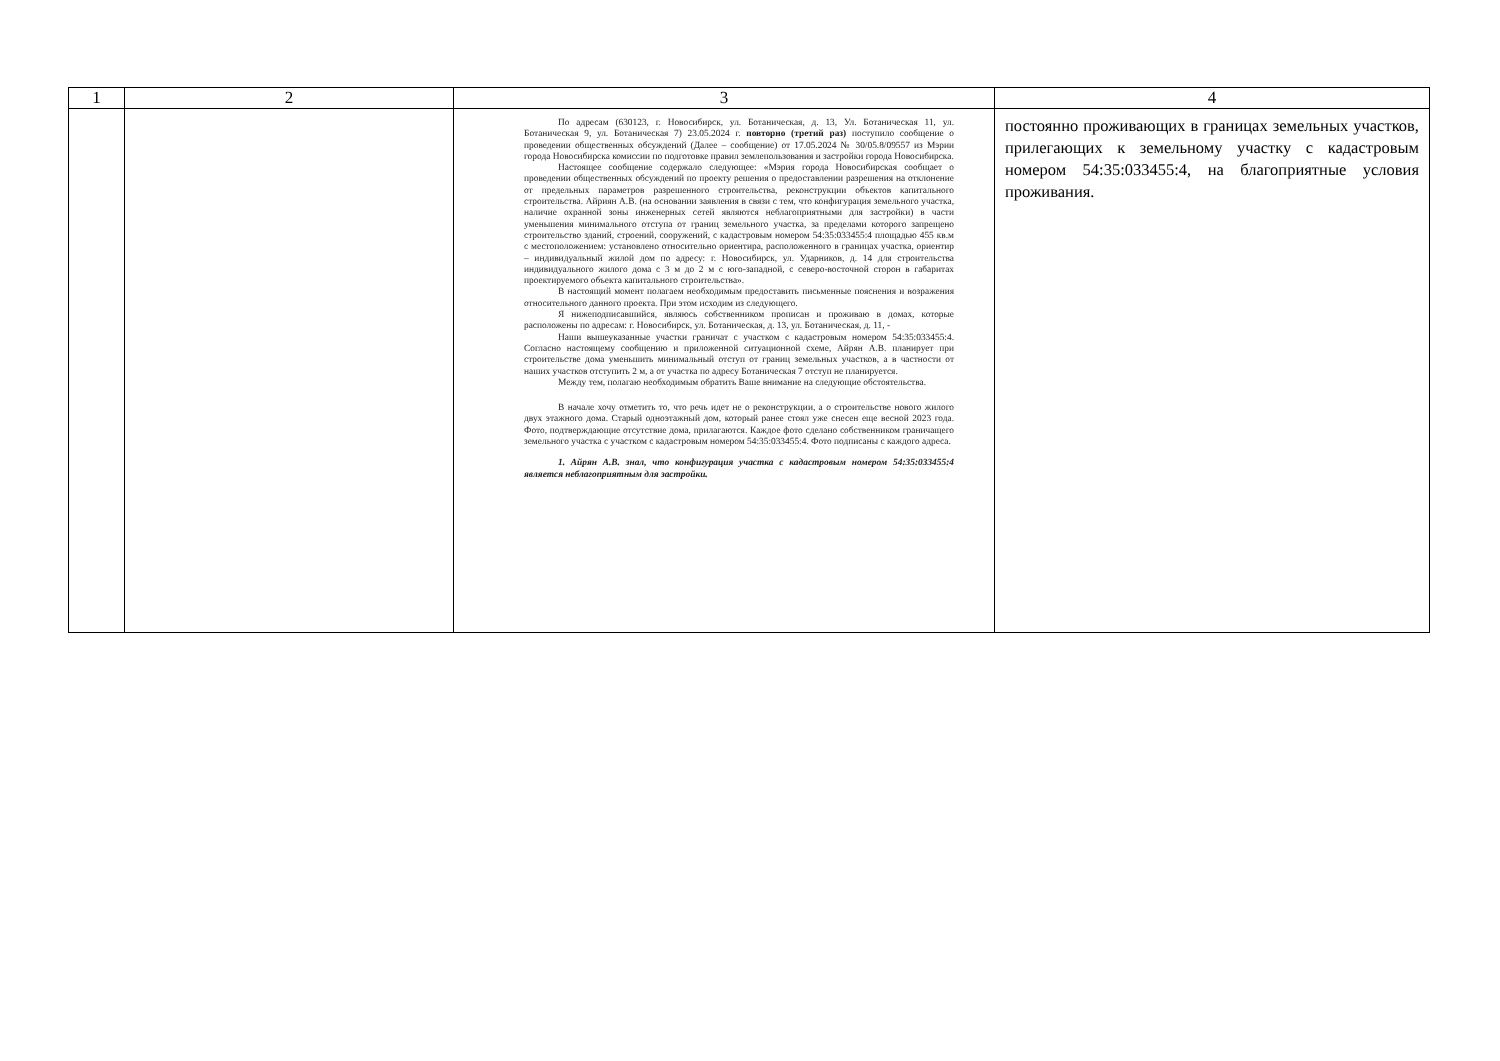| 1 | 2 | 3 | 4 |
| --- | --- | --- | --- |
| | | По адресам (630123, г. Новосибирск, ул. Ботаническая, д. 13, Ул. Ботаническая 11, ул. Ботаническая 9, ул. Ботаническая 7) 23.05.2024 г. повторно (третий раз) поступило сообщение о проведении общественных обсуждений (Далее – сообщение) от 17.05.2024 № 30/05.8/09557 из Мэрии города Новосибирска комиссии по подготовке правил землепользования и застройки города Новосибирска. Настоящее сообщение содержало следующее: «Мэрия города Новосибирская сообщает о проведении общественных обсуждений по проекту решения о предоставлении разрешения на отклонение от предельных параметров разрешенного строительства, реконструкции объектов капитального строительства. Айриян А.В. (на основании заявления в связи с тем, что конфигурация земельного участка, наличие охранной зоны инженерных сетей являются неблагоприятными для застройки) в части уменьшения минимального отступа от границ земельного участка, за пределами которого запрещено строительство зданий, строений, сооружений, с кадастровым номером 54:35:033455:4 площадью 455 кв.м с местоположением: установлено относительно ориентира, расположенного в границах участка, ориентир – индивидуальный жилой дом по адресу: г. Новосибирск, ул. Ударников, д. 14 для строительства индивидуального жилого дома с 3 м до 2 м с юго-западной, с северо-восточной сторон в габаритах проектируемого объекта капитального строительства». В настоящий момент полагаем необходимым предоставить письменные пояснения и возражения относительного данного проекта. При этом исходим из следующего. Я нижеподписавшийся, являюсь собственником прописан и проживаю в домах, которые расположены по адресам: г. Новосибирск, ул. Ботаническая, д. 13, ул. Ботаническая, д. 11, - Наши вышеуказанные участки граничат с участком с кадастровым номером 54:35:033455:4. Согласно настоящему сообщению и приложенной ситуационной схеме, Айрян А.В. планирует при строительстве дома уменьшить минимальный отступ от границ земельных участков, а в частности от наших участков отступить 2 м, а от участка по адресу Ботаническая 7 отступ не планируется. Между тем, полагаю необходимым обратить Ваше внимание на следующие обстоятельства. В начале хочу отметить то, что речь идет не о реконструкции, а о строительстве нового жилого двух этажного дома. Старый одноэтажный дом, который ранее стоял уже снесен еще весной 2023 года. Фото, подтверждающие отсутствие дома, прилагаются. Каждое фото сделано собственником граничащего земельного участка с участком с кадастровым номером 54:35:033455:4. Фото подписаны с каждого адреса. 1. Айрян А.В. знал, что конфигурация участка с кадастровым номером 54:35:033455:4 является неблагоприятным для застройки. | постоянно проживающих в границах земельных участков, прилегающих к земельному участку с кадастровым номером 54:35:033455:4, на благоприятные условия проживания. |